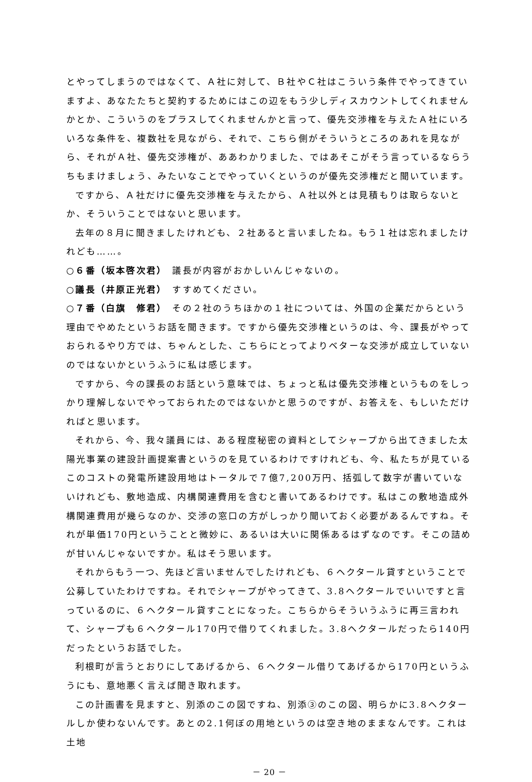とやってしまうのではなくて、Ａ社に対して、Ｂ社やＣ社はこういう条件でやってきていますよ、あなたたちと契約するためにはこの辺をもう少しディスカウントしてくれませんかとか、こういうのをプラスしてくれませんかと言って、優先交渉権を与えたＡ社にいろいろな条件を、複数社を見ながら、それで、こちら側がそういうところのあれを見ながら、それがＡ社、優先交渉権が、ああわかりました、ではあそこがそう言っているならうちもまけましょう、みたいなことでやっていくというのが優先交渉権だと聞いています。
ですから、Ａ社だけに優先交渉権を与えたから、Ａ社以外とは見積もりは取らないとか、そういうことではないと思います。
去年の８月に聞きましたけれども、２社あると言いましたね。もう１社は忘れましたけれども……。
○６番（坂本啓次君）　議長が内容がおかしいんじゃないの。
○議長（井原正光君）　すすめてください。
○７番（白旗　修君）　その２社のうちほかの１社については、外国の企業だからという理由でやめたというお話を聞きます。ですから優先交渉権というのは、今、課長がやっておられるやり方では、ちゃんとした、こちらにとってよりベターな交渉が成立していないのではないかというふうに私は感じます。
ですから、今の課長のお話という意味では、ちょっと私は優先交渉権というものをしっかり理解しないでやっておられたのではないかと思うのですが、お答えを、もしいただければと思います。
それから、今、我々議員には、ある程度秘密の資料としてシャープから出てきました太陽光事業の建設計画提案書というのを見ているわけですけれども、今、私たちが見ているこのコストの発電所建設用地はトータルで７億7,200万円、括弧して数字が書いていないけれども、敷地造成、内構関連費用を含むと書いてあるわけです。私はこの敷地造成外構関連費用が幾らなのか、交渉の窓口の方がしっかり聞いておく必要があるんですね。それが単価170円ということと微妙に、あるいは大いに関係あるはずなのです。そこの詰めが甘いんじゃないですか。私はそう思います。
それからもう一つ、先ほど言いませんでしたけれども、６ヘクタール貸すということで公募していたわけですね。それでシャープがやってきて、3.8ヘクタールでいいですと言っているのに、６ヘクタール貸すことになった。こちらからそういうふうに再三言われて、シャープも６ヘクタール170円で借りてくれました。3.8ヘクタールだったら140円だったというお話でした。
利根町が言うとおりにしてあげるから、６ヘクタール借りてあげるから170円というふうにも、意地悪く言えば聞き取れます。
この計画書を見ますと、別添のこの図ですね、別添③のこの図、明らかに3.8ヘクタールしか使わないんです。あとの2.1何ぼの用地というのは空き地のままなんです。これは土地
－ 20 －